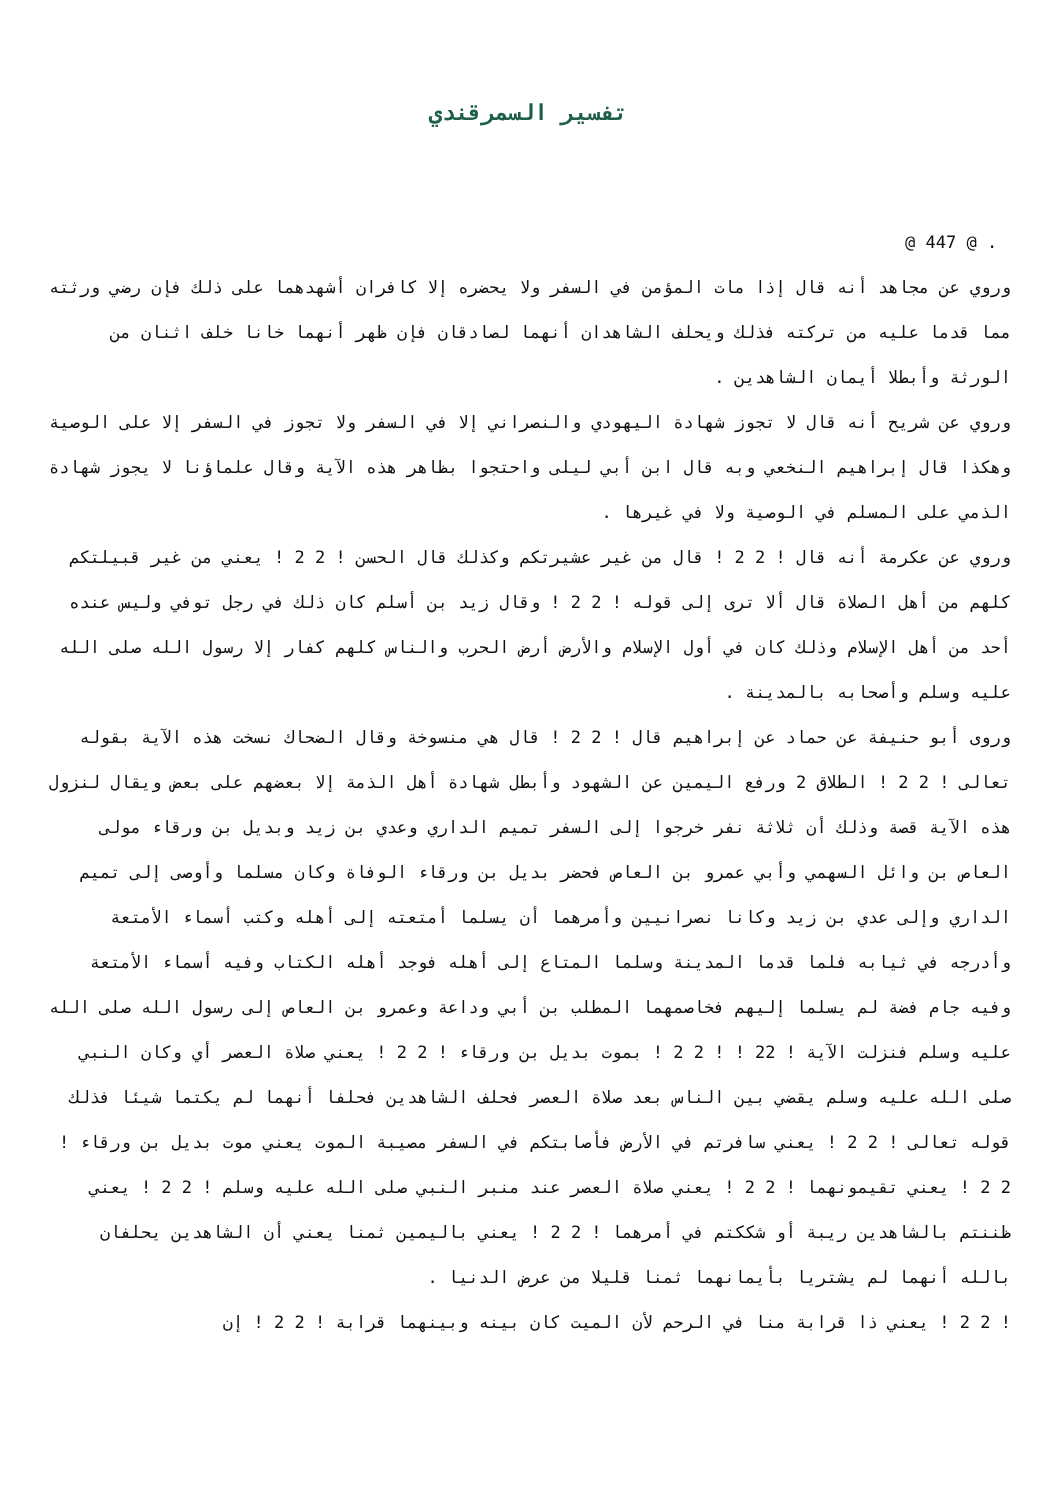تفسير السمرقندي
@ 447 @ .
وروي عن مجاهد أنه قال إذا مات المؤمن في السفر ولا يحضره إلا كافران أشهدهما على ذلك فإن رضي ورثته مما قدما عليه من تركته فذلك ويحلف الشاهدان أنهما لصادقان فإن ظهر أنهما خانا خلف اثنان من الورثة وأبطلا أيمان الشاهدين .
وروي عن شريح أنه قال لا تجوز شهادة اليهودي والنصراني إلا في السفر ولا تجوز في السفر إلا على الوصية وهكذا قال إبراهيم النخعي وبه قال ابن أبي ليلى واحتجوا بظاهر هذه الآية وقال علماؤنا لا يجوز شهادة الذمي على المسلم في الوصية ولا في غيرها .
وروي عن عكرمة أنه قال ! 2 2 ! قال من غير عشيرتكم وكذلك قال الحسن ! 2 2 ! يعني من غير قبيلتكم كلهم من أهل الصلاة قال ألا ترى إلى قوله ! 2 2 ! وقال زيد بن أسلم كان ذلك في رجل توفي وليس عنده أحد من أهل الإسلام وذلك كان في أول الإسلام والأرض أرض الحرب والناس كلهم كفار إلا رسول الله صلى الله عليه وسلم وأصحابه بالمدينة .
وروى أبو حنيفة عن حماد عن إبراهيم قال ! 2 2 ! قال هي منسوخة وقال الضحاك نسخت هذه الآية بقوله تعالى ! 2 2 ! الطلاق 2 ورفع اليمين عن الشهود وأبطل شهادة أهل الذمة إلا بعضهم على بعض ويقال لنزول هذه الآية قصة وذلك أن ثلاثة نفر خرجوا إلى السفر تميم الداري وعدي بن زيد وبديل بن ورقاء مولى العاص بن وائل السهمي وأبي عمرو بن العاص فحضر بديل بن ورقاء الوفاة وكان مسلما وأوصى إلى تميم الداري وإلى عدي بن زيد وكانا نصرانيين وأمرهما أن يسلما أمتعته إلى أهله وكتب أسماء الأمتعة وأدرجه في ثيابه فلما قدما المدينة وسلما المتاع إلى أهله فوجد أهله الكتاب وفيه أسماء الأمتعة وفيه جام فضة لم يسلما إليهم فخاصمهما المطلب بن أبي وداعة وعمرو بن العاص إلى رسول الله صلى الله عليه وسلم فنزلت الآية ! 22 ! ! 2 2 ! بموت بديل بن ورقاء ! 2 2 ! يعني صلاة العصر أي وكان النبي صلى الله عليه وسلم يقضي بين الناس بعد صلاة العصر فحلف الشاهدين فحلفا أنهما لم يكتما شيئا فذلك قوله تعالى ! 2 2 ! يعني سافرتم في الأرض فأصابتكم في السفر مصيبة الموت يعني موت بديل بن ورقاء ! 2 2 ! يعني تقيمونهما ! 2 2 ! يعني صلاة العصر عند منبر النبي صلى الله عليه وسلم ! 2 2 ! يعني ظننتم بالشاهدين ريبة أو شككتم في أمرهما ! 2 2 ! يعني باليمين ثمنا يعني أن الشاهدين يحلفان بالله أنهما لم يشتريا بأيمانهما ثمنا قليلا من عرض الدنيا .
! 2 2 ! يعني ذا قرابة منا في الرحم لأن الميت كان بينه وبينهما قرابة ! 2 2 ! إن